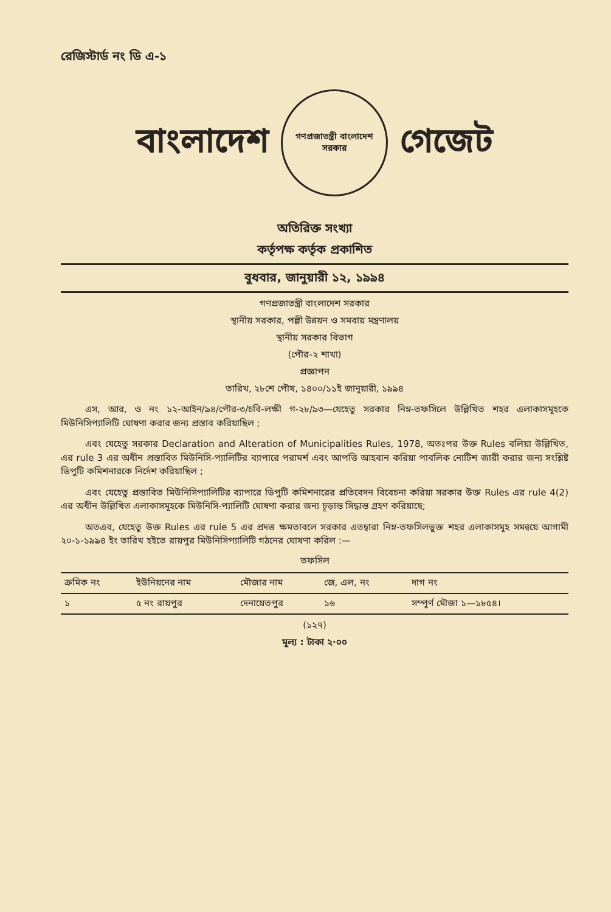রেজিস্টার্ড নং ডি এ-১
বাংলাদেশ
গণপ্রজাতন্ত্রী বাংলাদেশ সরকার
গেজেট
অতিরিক্ত সংখ্যা
কর্তৃপক্ষ কর্তৃক প্রকাশিত
বুধবার, জানুয়ারী ১২, ১৯৯৪
গণপ্রজাতন্ত্রী বাংলাদেশ সরকার
স্থানীয় সরকার, পল্লী উন্নয়ন ও সমবায় মন্ত্রণালয়
স্থানীয় সরকার বিভাগ
(পৌর-২ শাখা)
প্রজ্ঞাপন
তারিখ, ২৮শে পৌষ, ১৪০০/১১ই জানুয়ারী, ১৯৯৪
এস, আর, ও নং ১২-আইন/৯৪/পৌর-৩/চবি-লক্ষী গ-২৮/৯৩—যেহেতু সরকার নিম্ন-তফসিলে উল্লিখিত শহর এলাকাসমূহকে মিউনিসিপ্যালিটি ঘোষণা করার জন্য প্রস্তাব করিয়াছিল ;
এবং যেহেতু সরকার Declaration and Alteration of Municipalities Rules, 1978, অতঃপর উক্ত Rules বলিয়া উল্লিখিত, এর rule 3 এর অধীন প্রস্তাবিত মিউনিসি-প্যালিটির ব্যাপারে পরামর্শ এবং আপত্তি আহবান করিয়া পাবলিক নোটিশ জারী করার জন্য সংশ্লিষ্ট ডিপুটি কমিশনারকে নির্দেশ করিয়াছিল ;
এবং যেহেতু প্রস্তাবিত মিউনিসিপ্যালিটির ব্যাপারে ডিপুটি কমিশনারের প্রতিবেদন বিবেচনা করিয়া সরকার উক্ত Rules এর rule 4(2) এর অধীন উল্লিখিত এলাকাসমূহকে মিউনিসি-প্যালিটি ঘোষণা করার জন্য চূড়ান্ত সিদ্ধান্ত গ্রহণ করিয়াছে;
অতএব, যেহেতু উক্ত Rules এর rule 5 এর প্রদত্ত ক্ষমতাবলে সরকার এতদ্বারা নিম্ন-তফসিলভুক্ত শহর এলাকাসমূহ সমন্বয়ে আগামী ২০-১-১৯৯৪ ইং তারিখ হইতে রায়পুর মিউনিসিপ্যালিটি গঠনের ঘোষণা করিল :—
তফসিল
| ক্রমিক নং | ইউনিয়নের নাম | মৌজার নাম | জে, এল, নং | দাগ নং |
| --- | --- | --- | --- | --- |
| ১ | ৫ নং রায়পুর | দেনায়েতপুর | ১৬ | সম্পূর্ণ মৌজা ১—১৮৫৪। |
(১২৭)
মূল্য : টাকা ২·০০